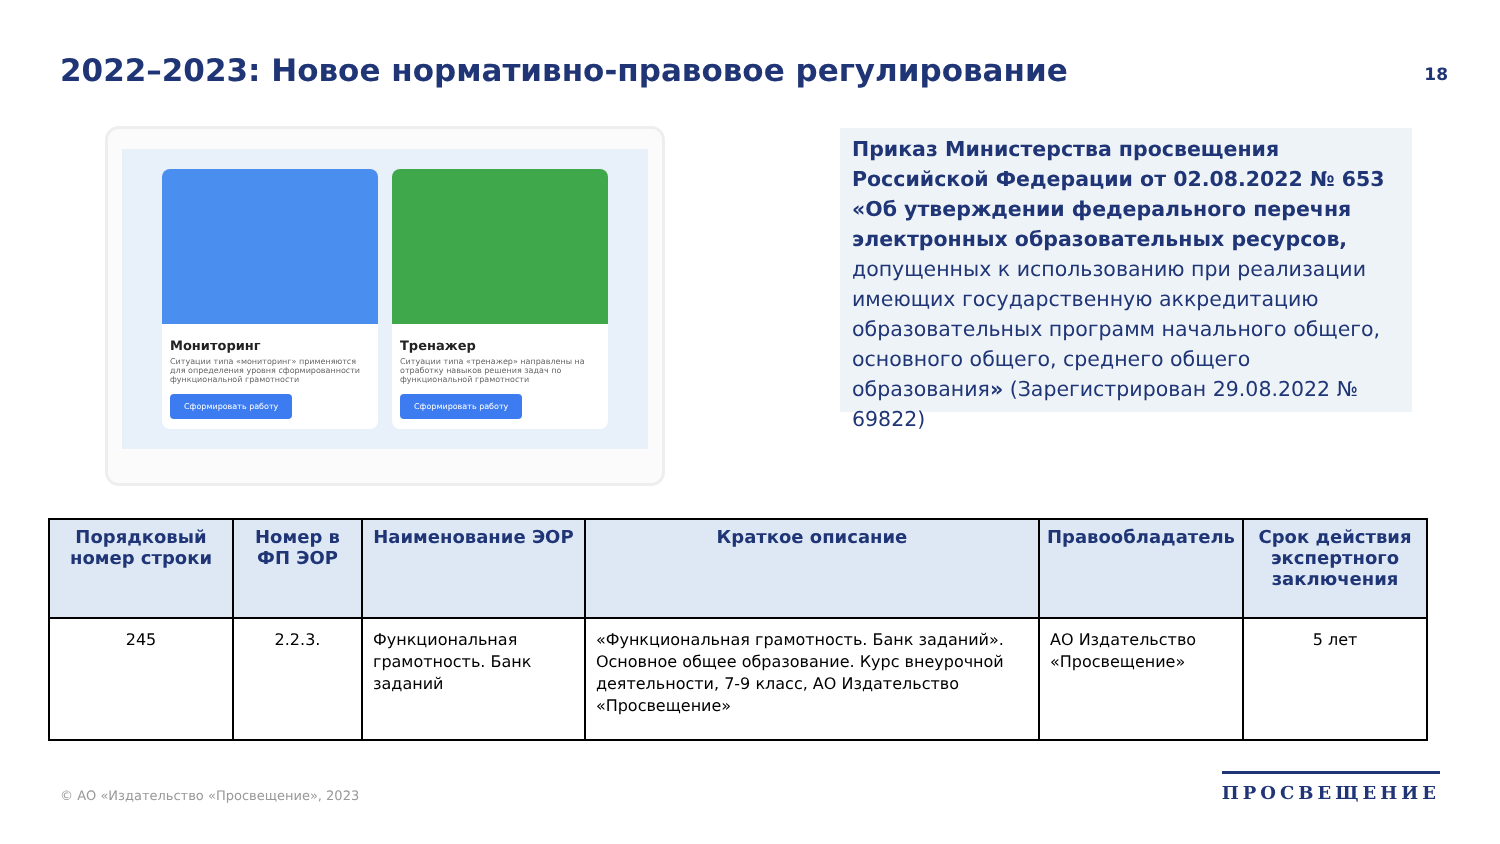2022–2023: Новое нормативно-правовое регулирование
18
Мониторинг
Ситуации типа «мониторинг» применяются для определения уровня сформированности функциональной грамотности
Сформировать работу
Тренажер
Ситуации типа «тренажер» направлены на отработку навыков решения задач по функциональной грамотности
Сформировать работу
Приказ Министерства просвещения Российской Федерации от 02.08.2022 № 653 «Об утверждении федерального перечня электронных образовательных ресурсов, допущенных к использованию при реализации имеющих государственную аккредитацию образовательных программ начального общего, основного общего, среднего общего образования» (Зарегистрирован 29.08.2022 № 69822)
| Порядковый номер строки | Номер в ФП ЭОР | Наименование ЭОР | Краткое описание | Правообладатель | Срок действия экспертного заключения |
| --- | --- | --- | --- | --- | --- |
| 245 | 2.2.3. | Функциональная грамотность. Банк заданий | «Функциональная грамотность. Банк заданий». Основное общее образование. Курс внеурочной деятельности, 7-9 класс, АО Издательство «Просвещение» | АО Издательство «Просвещение» | 5 лет |
© АО «Издательство «Просвещение», 2023
ПРОСВЕЩЕНИЕ